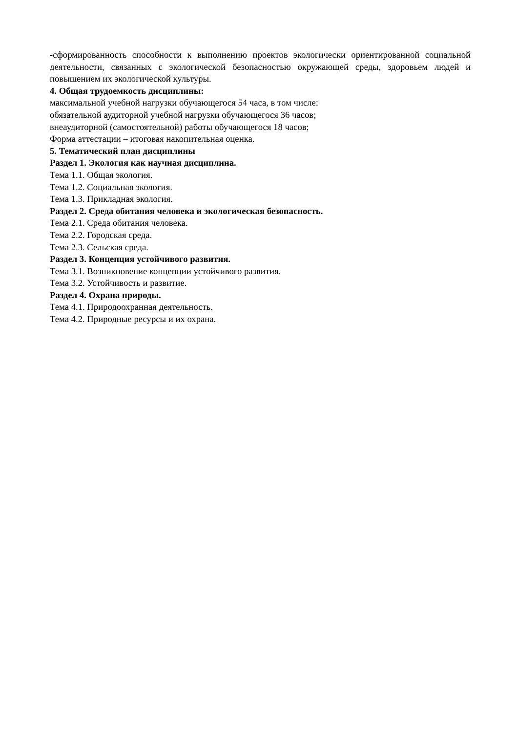-сформированность способности к выполнению проектов экологически ориентированной социальной деятельности, связанных с экологической безопасностью окружающей среды, здоровьем людей и повышением их экологической культуры.
4. Общая трудоемкость дисциплины:
максимальной учебной нагрузки обучающегося 54 часа, в том числе:
обязательной аудиторной учебной нагрузки обучающегося 36 часов;
внеаудиторной (самостоятельной) работы обучающегося 18 часов;
Форма аттестации – итоговая накопительная оценка.
5. Тематический план дисциплины
Раздел 1. Экология как научная дисциплина.
Тема 1.1. Общая экология.
Тема 1.2. Социальная экология.
Тема 1.3. Прикладная экология.
Раздел 2. Среда обитания человека и экологическая безопасность.
Тема 2.1. Среда обитания человека.
Тема 2.2. Городская среда.
Тема 2.3. Сельская среда.
Раздел 3. Концепция устойчивого развития.
Тема 3.1. Возникновение концепции устойчивого развития.
Тема 3.2. Устойчивость и развитие.
Раздел 4. Охрана природы.
Тема 4.1. Природоохранная деятельность.
Тема 4.2. Природные ресурсы и их охрана.